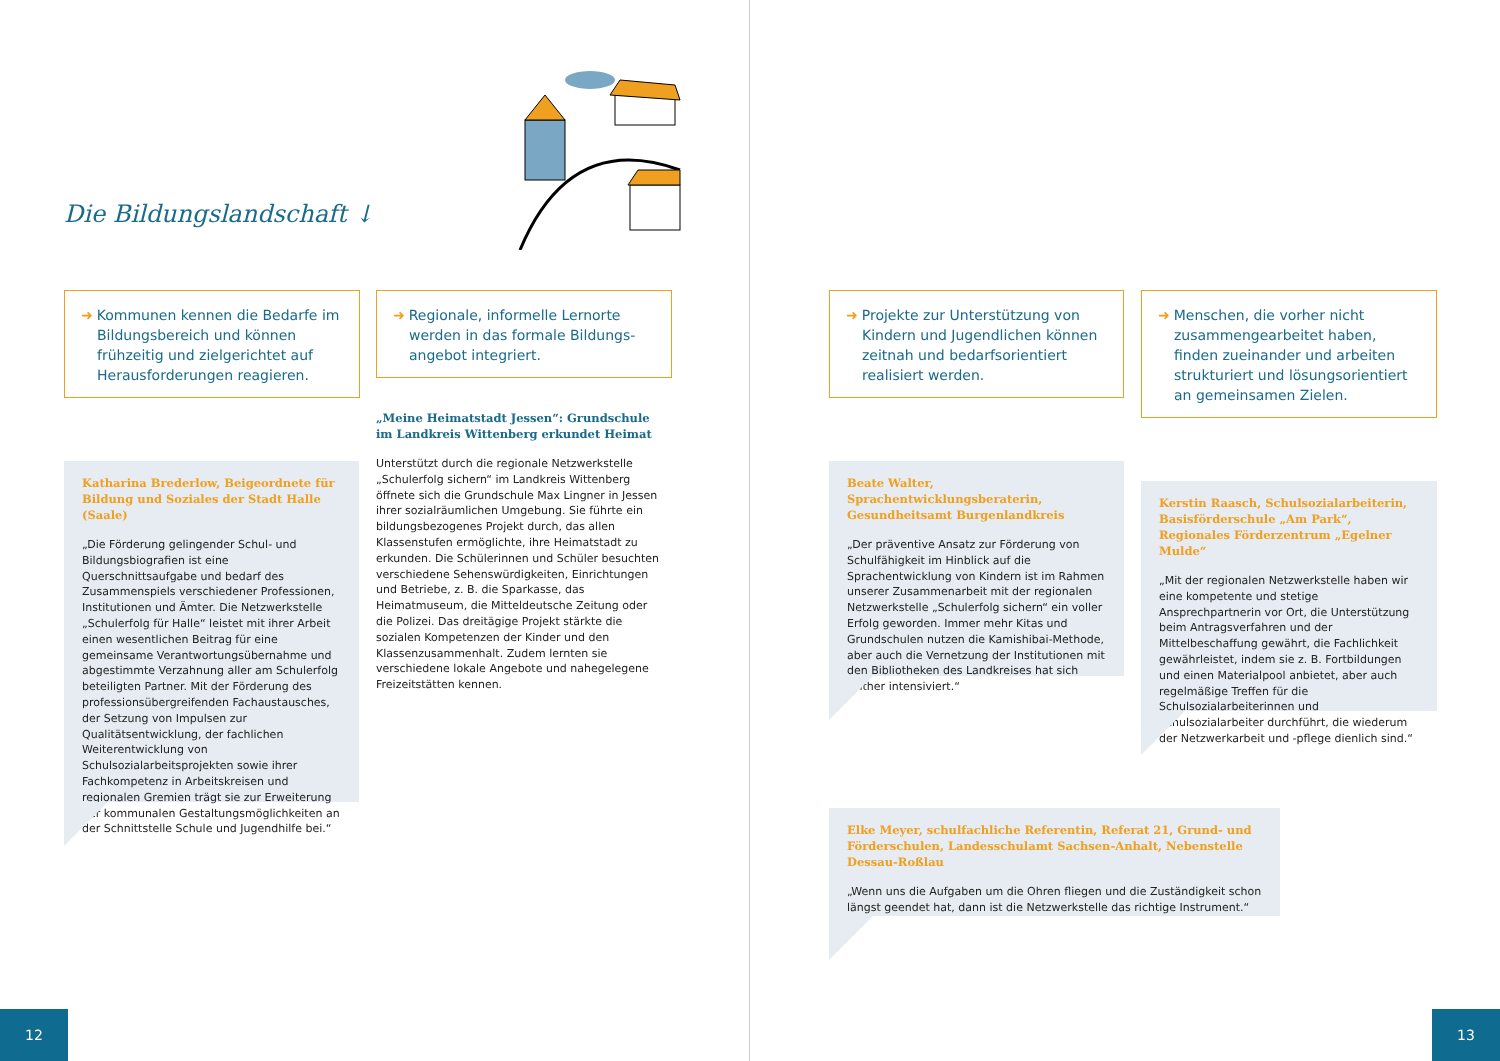Die Bildungslandschaft ↓
➜ Kommunen kennen die Bedarfe im Bildungsbereich und können frühzeitig und zielgerichtet auf Herausforderungen reagieren.
➜ Regionale, informelle Lernorte werden in das formale Bildungs­angebot integriert.
„Meine Heimatstadt Jessen“: Grundschule im Landkreis Wittenberg erkundet Heimat
Unterstützt durch die regionale Netzwerkstelle „Schulerfolg sichern“ im Landkreis Wittenberg öffnete sich die Grundschule Max Lingner in Jessen ihrer sozialräumlichen Umgebung. Sie führte ein bildungsbezogenes Projekt durch, das allen Klassenstufen ermöglichte, ihre Heimatstadt zu erkunden. Die Schülerinnen und Schüler besuchten verschiedene Sehenswürdigkeiten, Einrichtungen und Betriebe, z. B. die Sparkasse, das Heimatmuseum, die Mitteldeutsche Zeitung oder die Polizei. Das dreitägige Projekt stärkte die sozialen Kompetenzen der Kinder und den Klassenzusammenhalt. Zudem lernten sie verschiedene lokale Angebote und nahegelegene Freizeitstätten kennen.
Katharina Brederlow, Beigeordnete für Bildung und Soziales der Stadt Halle (Saale)
„Die Förderung gelingender Schul- und Bildungsbiografien ist eine Querschnittsaufgabe und bedarf des Zusammenspiels verschiedener Professionen, Institutionen und Ämter. Die Netzwerkstelle „Schulerfolg für Halle“ leistet mit ihrer Arbeit einen wesentlichen Beitrag für eine gemeinsame Verantwortungsübernahme und abgestimmte Verzahnung aller am Schulerfolg beteiligten Partner. Mit der Förderung des professionsübergreifenden Fachaustausches, der Setzung von Impulsen zur Qualitätsentwicklung, der fachlichen Weiterentwicklung von Schulsozialarbeitsprojekten sowie ihrer Fachkompetenz in Arbeitskreisen und regionalen Gremien trägt sie zur Erweiterung der kommunalen Gestaltungsmöglichkeiten an der Schnittstelle Schule und Jugendhilfe bei.“
12
➜ Projekte zur Unterstützung von Kindern und Jugendlichen können zeitnah und bedarfsorientiert realisiert werden.
➜ Menschen, die vorher nicht zusammengearbeitet haben, finden zueinander und arbeiten strukturiert und lösungsorientiert an gemeinsamen Zielen.
Beate Walter, Sprachentwicklungsberaterin, Gesundheitsamt Burgenlandkreis
„Der präventive Ansatz zur Förderung von Schulfähigkeit im Hinblick auf die Sprachentwicklung von Kindern ist im Rahmen unserer Zusammenarbeit mit der regionalen Netzwerkstelle „Schulerfolg sichern“ ein voller Erfolg geworden. Immer mehr Kitas und Grundschulen nutzen die Kamishibai-Methode, aber auch die Vernetzung der Institutionen mit den Bibliotheken des Landkreises hat sich seither intensiviert.“
Kerstin Raasch, Schulsozialarbeiterin, Basisförderschule „Am Park“, Regionales Förderzentrum „Egelner Mulde“
„Mit der regionalen Netzwerkstelle haben wir eine kompetente und stetige Ansprechpartnerin vor Ort, die Unterstützung beim Antragsverfahren und der Mittelbeschaffung gewährt, die Fachlichkeit gewährleistet, indem sie z. B. Fortbildungen und einen Materialpool anbietet, aber auch regelmäßige Treffen für die Schulsozialarbeiterinnen und Schulsozialarbeiter durchführt, die wiederum der Netzwerkarbeit und -pflege dienlich sind.“
Elke Meyer, schulfachliche Referentin, Referat 21, Grund- und Förderschulen, Landesschulamt Sachsen-Anhalt, Nebenstelle Dessau-Roßlau
„Wenn uns die Aufgaben um die Ohren fliegen und die Zuständigkeit schon längst geendet hat, dann ist die Netzwerkstelle das richtige Instrument.“
13